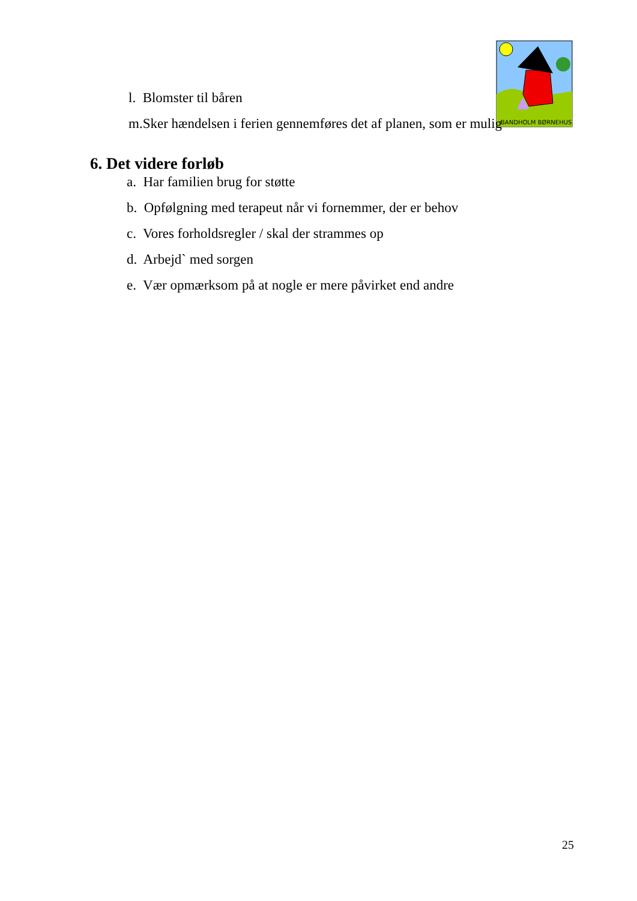BANDHOLM BØRNEHUS
l. Blomster til båren
m.Sker hændelsen i ferien gennemføres det af planen, som er mulig
6. Det videre forløb
a. Har familien brug for støtte
b. Opfølgning med terapeut når vi fornemmer, der er behov
c. Vores forholdsregler / skal der strammes op
d. Arbejd` med sorgen
e. Vær opmærksom på at nogle er mere påvirket end andre
25